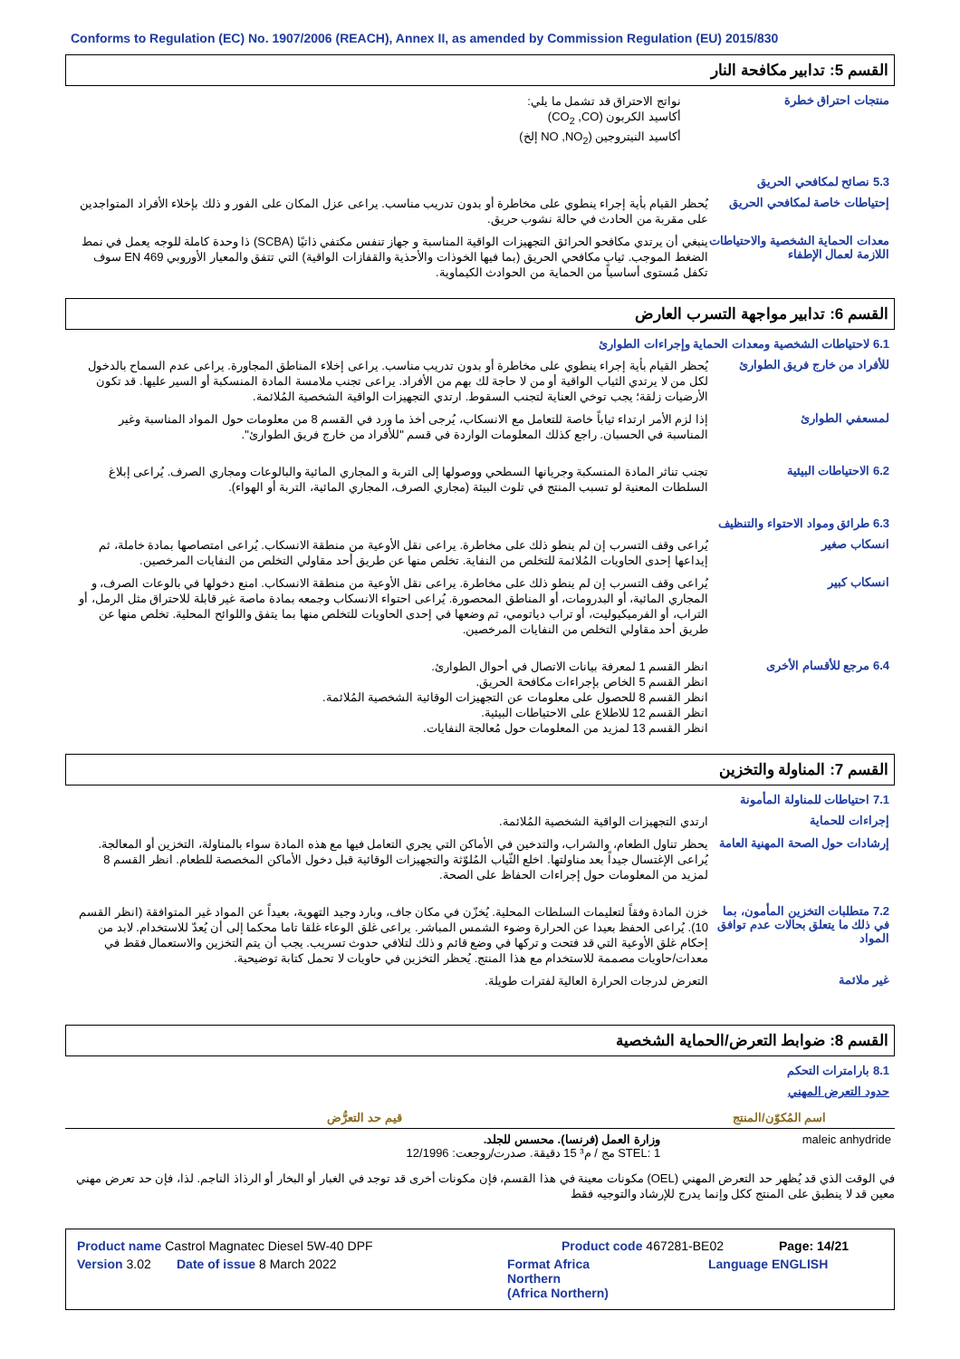Conforms to Regulation (EC) No. 1907/2006 (REACH), Annex II, as amended by Commission Regulation (EU) 2015/830
القسم 5: تدابير مكافحة النار
منتجات احتراق خطرة
نواتج الاحتراق قد تشمل ما يلي:
أكاسيد الكربون (CO<sub>2</sub> ,CO)
أكاسيد النيتروجين (NO ,NO<sub>2</sub> إلخ)
5.3 نصائح لمكافحي الحريق
إحتياطات خاصة لمكافحي الحريق
يُحظر القيام بأية إجراء ينطوي على مخاطرة أو بدون تدريب مناسب. يراعى عزل المكان على الفور و ذلك بإخلاء الأفراد المتواجدين على مقربة من الحادث في حالة نشوب حريق.
معدات الحماية الشخصية والاحتياطات اللازمة لعمال الإطفاء
ينبغي أن يرتدي مكافحو الحرائق التجهيزات الواقية المناسبة و جهاز تنفس مكتفي ذاتيًا (SCBA) ذا وحدة كاملة للوجه يعمل في نمط الضغط الموجب. ثياب مكافحي الحريق (بما فيها الخوذات والأحذية والقفازات الواقية) التي تتفق والمعيار الأوروبي EN 469 سوف تكفل مُستوى أساسياً من الحماية من الحوادث الكيماوية.
القسم 6: تدابير مواجهة التسرب العارض
6.1 لاحتياطات الشخصية ومعدات الحماية وإجراءات الطوارئ
للأفراد من خارج فريق الطوارئ
يُحظر القيام بأية إجراء ينطوي على مخاطرة أو بدون تدريب مناسب. يراعى إخلاء المناطق المجاورة. يراعى عدم السماح بالدخول لكل من لا يرتدي الثياب الواقية أو من لا حاجة لك بهم من الأفراد. يراعى تجنب ملامسة المادة المنسكبة أو السير عليها. قد تكون الأرضيات زلقة؛ يجب توخي العناية لتجنب السقوط. ارتدي التجهيزات الواقية الشخصية المُلائمة.
لمسعفي الطوارئ
إذا لزم الأمر ارتداء ثياباً خاصة للتعامل مع الانسكاب، يُرجى أخذ ما ورد في القسم 8 من معلومات حول المواد المناسبة وغير المناسبة في الحسبان. راجع كذلك المعلومات الواردة في قسم "للأفراد من خارج فريق الطوارئ".
6.2 الاحتياطات البيئية
تجنب تناثر المادة المنسكبة وجريانها السطحي ووصولها إلى التربة و المجاري المائية والبالوعات ومجاري الصرف. يُراعى إبلاغ السلطات المعنية لو تسبب المنتج في تلوث البيئة (مجاري الصرف، المجاري المائية، التربة أو الهواء).
6.3 طرائق ومواد الاحتواء والتنظيف
انسكاب صغير
يُراعى وقف التسرب إن لم ينطو ذلك على مخاطرة. يراعى نقل الأوعية من منطقة الانسكاب. يُراعى امتصاصها بمادة خاملة، ثم إيداعها إحدى الحاويات المُلائمة للتخلص من النفاية. تخلص منها عن طريق أحد مقاولي التخلص من النفايات المرخصين.
انسكاب كبير
يُراعى وقف التسرب إن لم ينطو ذلك على مخاطرة. يراعى نقل الأوعية من منطقة الانسكاب. امنع دخولها في بالوعات الصرف، و المجاري المائية، أو البدرومات، أو المناطق المحصورة. يُراعى احتواء الانسكاب وجمعه بمادة ماصة غير قابلة للاحتراق مثل الرمل، أو التراب، أو الفرميكيوليت، أو تراب دياتومي، ثم وضعها في إحدى الحاويات للتخلص منها بما يتفق واللوائح المحلية. تخلص منها عن طريق أحد مقاولي التخلص من النفايات المرخصين.
6.4 مرجع للأقسام الأخرى
انظر القسم 1 لمعرفة بيانات الاتصال في أحوال الطوارئ.
انظر القسم 5 الخاص بإجراءات مكافحة الحريق.
انظر القسم 8 للحصول على معلومات عن التجهيزات الوقائية الشخصية المُلائمة.
انظر القسم 12 للاطلاع على الاحتياطات البيئية.
انظر القسم 13 لمزيد من المعلومات حول مُعالجة النفايات.
القسم 7: المناولة والتخزين
7.1 احتياطات للمناولة المأمونة
إجراءات للحماية
ارتدي التجهيزات الواقية الشخصية المُلائمة.
إرشادات حول الصحة المهنية العامة
يحظر تناول الطعام، والشراب، والتدخين في الأماكن التي يجري التعامل فيها مع هذه المادة سواء بالمناولة، التخزين أو المعالجة. يُراعى الإغتسال جيداً بعد مناولتها. اخلع الثّياب المُلوّثة والتجهيزات الوقائية قبل دخول الأماكن المخصصة للطعام. انظر القسم 8 لمزيد من المعلومات حول إجراءات الحفاظ على الصحة.
7.2 متطلبات التخزين المأمون، بما في ذلك ما يتعلق بحالات عدم توافق المواد
خزن المادة وفقاً لتعليمات السلطات المحلية. يُخزّن في مكان جاف، وبارد وجيد التهوية، بعيداً عن المواد غير المتوافقة (انظر القسم 10). يُراعى الحفظ بعيدا عن الحرارة وضوء الشمس المباشر. يراعى غلق الوعاء غلقا تاما محكما إلى أن يُعدّ للاستخدام. لابد من إحكام غلق الأوعية التي قد فتحت و تركها في وضع قائم و ذلك لتلافي حدوث تسريب. يجب أن يتم التخزين والاستعمال فقط في معدات/حاويات مصممة للاستخدام مع هذا المنتج. يُحظر التخزين في حاويات لا تحمل كتابة توضيحية.
غير ملائمة
التعرض لدرجات الحرارة العالية لفترات طويلة.
القسم 8: ضوابط التعرض/الحماية الشخصية
8.1 بارامترات التحكم
حدود التعرض المهني
| اسم المُكوّن/المنتج | قيم حد التعرُّض |
| --- | --- |
| maleic anhydride | وزارة العمل (فرنسا). محسس للجلد. STEL: 1 مج / م³ 15 دقيقة. صدرت/روجعت: 12/1996 |
في الوقت الذي قد يُظهر حد التعرض المهني (OEL) مكونات معينة في هذا القسم، فإن مكونات أخرى قد توجد في الغبار أو البخار أو الرذاذ الناجم. لذا، فإن حد تعرض مهني معين قد لا ينطبق على المنتج ككل وإنما يدرج للإرشاد والتوجيه فقط
Product name Castrol Magnatec Diesel 5W-40 DPF Product code 467281-BE02 Page: 14/21
Version 3.02 Date of issue 8 March 2022 Format Africa
Northern
(Africa Northern) Language ENGLISH